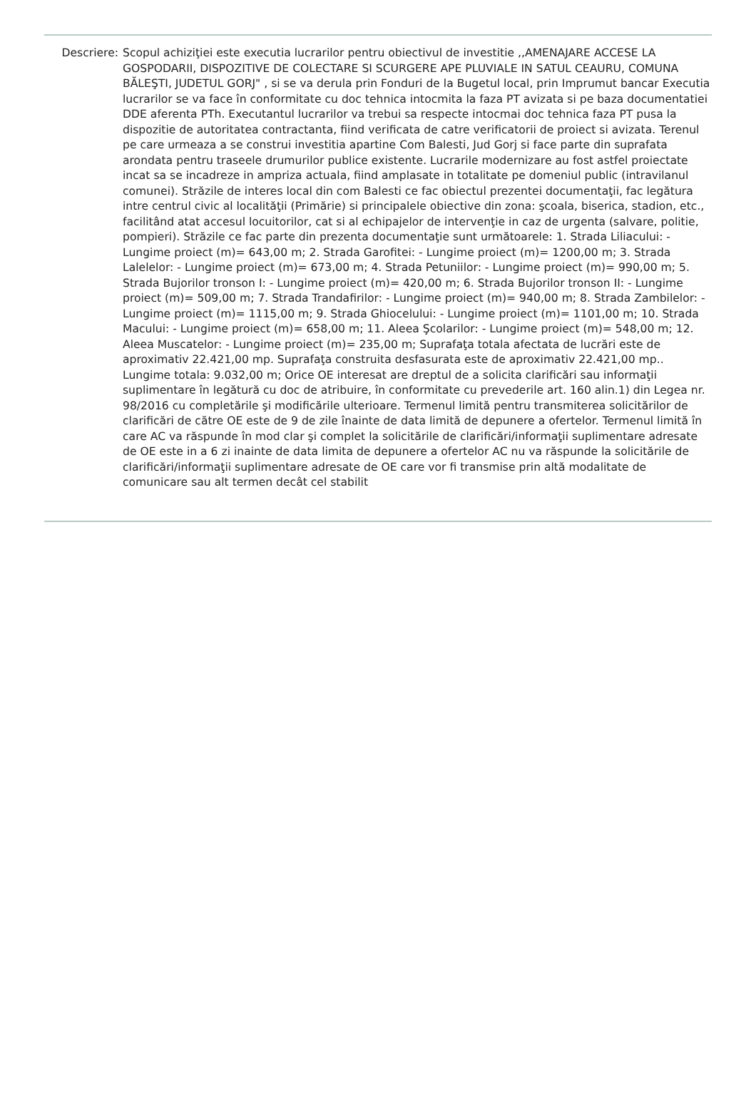Descriere: Scopul achiziţiei este executia lucrarilor pentru obiectivul de investitie ,,AMENAJARE ACCESE LA GOSPODARII, DISPOZITIVE DE COLECTARE SI SCURGERE APE PLUVIALE IN SATUL CEAURU, COMUNA BĂLEŞTI, JUDETUL GORJ" , si se va derula prin Fonduri de la Bugetul local, prin Imprumut bancar Executia lucrarilor se va face în conformitate cu doc tehnica intocmita la faza PT avizata si pe baza documentatiei DDE aferenta PTh. Executantul lucrarilor va trebui sa respecte intocmai doc tehnica faza PT pusa la dispozitie de autoritatea contractanta, fiind verificata de catre verificatorii de proiect si avizata. Terenul pe care urmeaza a se construi investitia apartine Com Balesti, Jud Gorj si face parte din suprafata arondata pentru traseele drumurilor publice existente. Lucrarile modernizare au fost astfel proiectate incat sa se incadreze in ampriza actuala, fiind amplasate in totalitate pe domeniul public (intravilanul comunei). Străzile de interes local din com Balesti ce fac obiectul prezentei documentaţii, fac legătura intre centrul civic al localităţii (Primărie) si principalele obiective din zona: şcoala, biserica, stadion, etc., facilitând atat accesul locuitorilor, cat si al echipajelor de intervenţie in caz de urgenta (salvare, politie, pompieri). Străzile ce fac parte din prezenta documentaţie sunt următoarele: 1. Strada Liliacului: - Lungime proiect (m)= 643,00 m; 2. Strada Garofitei: - Lungime proiect (m)= 1200,00 m; 3. Strada Lalelelor: - Lungime proiect (m)= 673,00 m; 4. Strada Petuniilor: - Lungime proiect (m)= 990,00 m; 5. Strada Bujorilor tronson I: - Lungime proiect (m)= 420,00 m; 6. Strada Bujorilor tronson II: - Lungime proiect (m)= 509,00 m; 7. Strada Trandafirilor: - Lungime proiect (m)= 940,00 m; 8. Strada Zambilelor: - Lungime proiect (m)= 1115,00 m; 9. Strada Ghiocelului: - Lungime proiect (m)= 1101,00 m; 10. Strada Macului: - Lungime proiect (m)= 658,00 m; 11. Aleea Şcolarilor: - Lungime proiect (m)= 548,00 m; 12. Aleea Muscatelor: - Lungime proiect (m)= 235,00 m; Suprafaţa totala afectata de lucrări este de aproximativ 22.421,00 mp. Suprafaţa construita desfasurata este de aproximativ 22.421,00 mp.. Lungime totala: 9.032,00 m; Orice OE interesat are dreptul de a solicita clarificări sau informaţii suplimentare în legătură cu doc de atribuire, în conformitate cu prevederile art. 160 alin.1) din Legea nr. 98/2016 cu completările şi modificările ulterioare. Termenul limită pentru transmiterea solicitărilor de clarificări de către OE este de 9 de zile înainte de data limită de depunere a ofertelor. Termenul limită în care AC va răspunde în mod clar şi complet la solicitările de clarificări/informaţii suplimentare adresate de OE este in a 6 zi inainte de data limita de depunere a ofertelor AC nu va răspunde la solicitările de clarificări/informaţii suplimentare adresate de OE care vor fi transmise prin altă modalitate de comunicare sau alt termen decât cel stabilit